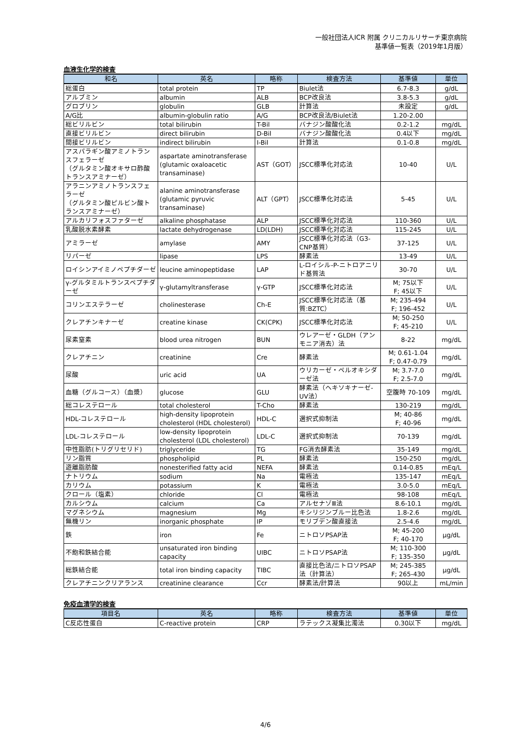一般社団法人ICR 附属 クリニカルリサーチ東京病院
基準値一覧表（2019年1月版）
血液生化学的検査
| 和名 | 英名 | 略称 | 検査方法 | 基準値 | 単位 |
| --- | --- | --- | --- | --- | --- |
| 総蛋白 | total protein | TP | Biulet法 | 6.7-8.3 | g/dL |
| アルブミン | albumin | ALB | BCP改良法 | 3.8-5.3 | g/dL |
| グロブリン | globulin | GLB | 計算法 | 未設定 | g/dL |
| A/G比 | albumin-globulin ratio | A/G | BCP改良法/Biulet法 | 1.20-2.00 | |
| 総ビリルビン | total bilirubin | T-Bil | バナジン酸酸化法 | 0.2-1.2 | mg/dL |
| 直接ビリルビン | direct bilirubin | D-Bil | バナジン酸酸化法 | 0.4以下 | mg/dL |
| 間接ビリルビン | indirect bilirubin | I-Bil | 計算法 | 0.1-0.8 | mg/dL |
| アスパラギン酸アミノトランスフェラーゼ （グルタミン酸オキサロ酢酸トランスアミナーゼ） | aspartate aminotransferase (glutamic oxaloacetic transaminase) | AST（GOT） | JSCC標準化対応法 | 10-40 | U/L |
| アラニンアミノトランスフェラーゼ （グルタミン酸ピルビン酸トランスアミナーゼ） | alanine aminotransferase (glutamic pyruvic transaminase) | ALT（GPT） | JSCC標準化対応法 | 5-45 | U/L |
| アルカリフォスファターゼ | alkaline phosphatase | ALP | JSCC標準化対応法 | 110-360 | U/L |
| 乳酸脱水素酵素 | lactate dehydrogenase | LD(LDH) | JSCC標準化対応法 | 115-245 | U/L |
| アミラーゼ | amylase | AMY | JSCC標準化対応法（G3-CNP基質） | 37-125 | U/L |
| リパーゼ | lipase | LPS | 酵素法 | 13-49 | U/L |
| ロイシンアイミノペプチダーゼ | leucine aminopeptidase | LAP | L-ロイシル-P-ニトロアニリド基質法 | 30-70 | U/L |
| γ-グルタミルトランスペプチダーゼ | γ-glutamyltransferase | γ-GTP | JSCC標準化対応法 | M; 75以下 F; 45以下 | U/L |
| コリンエステラーゼ | cholinesterase | Ch-E | JSCC標準化対応法（基質:BZTC） | M; 235-494 F; 196-452 | U/L |
| クレアチンキナーゼ | creatine kinase | CK(CPK) | JSCC標準化対応法 | M; 50-250 F; 45-210 | U/L |
| 尿素窒素 | blood urea nitrogen | BUN | ウレアーゼ・GLDH（アンモニア消去）法 | 8-22 | mg/dL |
| クレアチニン | creatinine | Cre | 酵素法 | M; 0.61-1.04 F; 0.47-0.79 | mg/dL |
| 尿酸 | uric acid | UA | ウリカーゼ・ペルオキシダーゼ法 | M; 3.7-7.0 F; 2.5-7.0 | mg/dL |
| 血糖（グルコース）（血漿） | glucose | GLU | 酵素法（ヘキソキナーゼ-UV法） | 空腹時 70-109 | mg/dL |
| 総コレステロール | total cholesterol | T-Cho | 酵素法 | 130-219 | mg/dL |
| HDL-コレステロール | high-density lipoprotein cholesterol (HDL cholesterol) | HDL-C | 選択式抑制法 | M; 40-86 F; 40-96 | mg/dL |
| LDL-コレステロール | low-density lipoprotein cholesterol (LDL cholesterol) | LDL-C | 選択式抑制法 | 70-139 | mg/dL |
| 中性脂肪(トリグリセリド) | triglyceride | TG | FG消去酵素法 | 35-149 | mg/dL |
| リン脂質 | phospholipid | PL | 酵素法 | 150-250 | mg/dL |
| 遊離脂肪酸 | nonesterified fatty acid | NEFA | 酵素法 | 0.14-0.85 | mEq/L |
| ナトリウム | sodium | Na | 電極法 | 135-147 | mEq/L |
| カリウム | potassium | K | 電極法 | 3.0-5.0 | mEq/L |
| クロール（塩素） | chloride | Cl | 電極法 | 98-108 | mEq/L |
| カルシウム | calcium | Ca | アルセナゾⅢ法 | 8.6-10.1 | mg/dL |
| マグネシウム | magnesium | Mg | キシリジンブルー比色法 | 1.8-2.6 | mg/dL |
| 無機リン | inorganic phosphate | IP | モリブデン酸直接法 | 2.5-4.6 | mg/dL |
| 鉄 | iron | Fe | ニトロソPSAP法 | M; 45-200 F; 40-170 | μg/dL |
| 不飽和鉄結合能 | unsaturated iron binding capacity | UIBC | ニトロソPSAP法 | M; 110-300 F; 135-350 | μg/dL |
| 総鉄結合能 | total iron binding capacity | TIBC | 直接比色法/ニトロソPSAP法（計算法） | M; 245-385 F; 265-430 | μg/dL |
| クレアチニンクリアランス | creatinine clearance | Ccr | 酵素法/計算法 | 90以上 | mL/min |
免疫血清学的検査
| 項目名 | 英名 | 略称 | 検査方法 | 基準値 | 単位 |
| --- | --- | --- | --- | --- | --- |
| C反応性蛋白 | C-reactive protein | CRP | ラテックス凝集比濁法 | 0.30以下 | mg/dL |
4/6